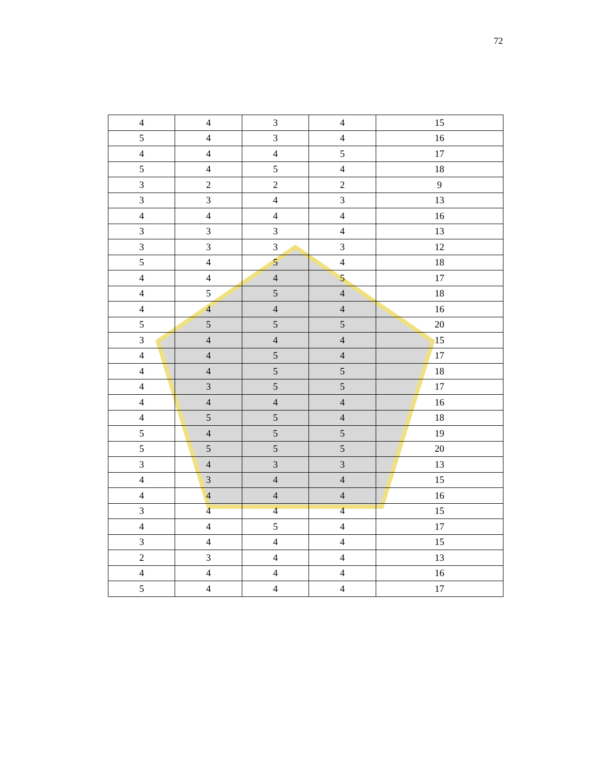72
| 4 | 4 | 3 | 4 | 15 |
| 5 | 4 | 3 | 4 | 16 |
| 4 | 4 | 4 | 5 | 17 |
| 5 | 4 | 5 | 4 | 18 |
| 3 | 2 | 2 | 2 | 9 |
| 3 | 3 | 4 | 3 | 13 |
| 4 | 4 | 4 | 4 | 16 |
| 3 | 3 | 3 | 4 | 13 |
| 3 | 3 | 3 | 3 | 12 |
| 5 | 4 | 5 | 4 | 18 |
| 4 | 4 | 4 | 5 | 17 |
| 4 | 5 | 5 | 4 | 18 |
| 4 | 4 | 4 | 4 | 16 |
| 5 | 5 | 5 | 5 | 20 |
| 3 | 4 | 4 | 4 | 15 |
| 4 | 4 | 5 | 4 | 17 |
| 4 | 4 | 5 | 5 | 18 |
| 4 | 3 | 5 | 5 | 17 |
| 4 | 4 | 4 | 4 | 16 |
| 4 | 5 | 5 | 4 | 18 |
| 5 | 4 | 5 | 5 | 19 |
| 5 | 5 | 5 | 5 | 20 |
| 3 | 4 | 3 | 3 | 13 |
| 4 | 3 | 4 | 4 | 15 |
| 4 | 4 | 4 | 4 | 16 |
| 3 | 4 | 4 | 4 | 15 |
| 4 | 4 | 5 | 4 | 17 |
| 3 | 4 | 4 | 4 | 15 |
| 2 | 3 | 4 | 4 | 13 |
| 4 | 4 | 4 | 4 | 16 |
| 5 | 4 | 4 | 4 | 17 |